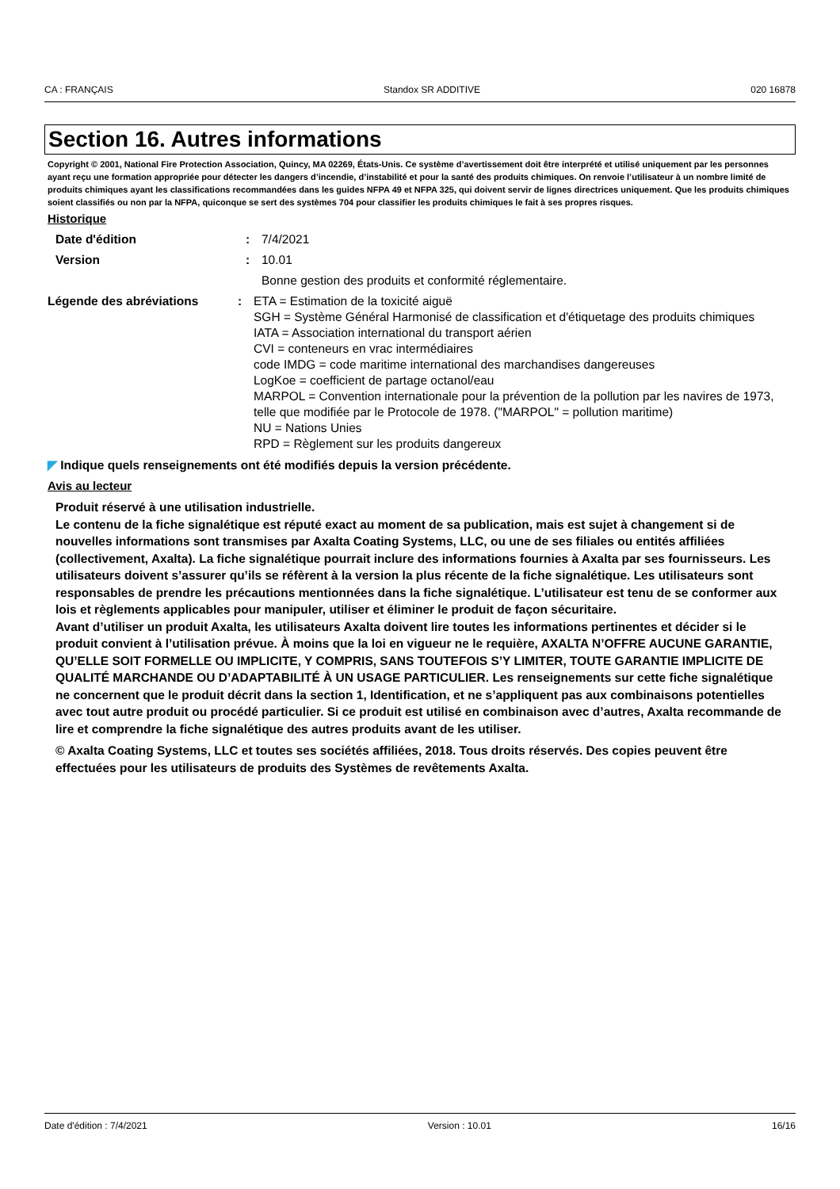CA : FRANÇAIS Standox SR ADDITIVE 020 16878
Section 16. Autres informations
Copyright © 2001, National Fire Protection Association, Quincy, MA 02269, États-Unis. Ce système d’avertissement doit être interprété et utilisé uniquement par les personnes ayant reçu une formation appropriée pour détecter les dangers d’incendie, d’instabilité et pour la santé des produits chimiques. On renvoie l’utilisateur à un nombre limité de produits chimiques ayant les classifications recommandées dans les guides NFPA 49 et NFPA 325, qui doivent servir de lignes directrices uniquement. Que les produits chimiques soient classifiés ou non par la NFPA, quiconque se sert des systèmes 704 pour classifier les produits chimiques le fait à ses propres risques.
Historique
Date d'édition : 7/4/2021
Version : 10.01
Bonne gestion des produits et conformité réglementaire.
Légende des abréviations : ETA = Estimation de la toxicité aiguë
SGH = Système Général Harmonisé de classification et d'étiquetage des produits chimiques
IATA = Association international du transport aérien
CVI = conteneurs en vrac intermédiaires
code IMDG = code maritime international des marchandises dangereuses
LogKoe = coefficient de partage octanol/eau
MARPOL = Convention internationale pour la prévention de la pollution par les navires de 1973, telle que modifiée par le Protocole de 1978. ("MARPOL" = pollution maritime)
NU = Nations Unies
RPD = Règlement sur les produits dangereux
◤ Indique quels renseignements ont été modifiés depuis la version précédente.
Avis au lecteur
Produit réservé à une utilisation industrielle.
Le contenu de la fiche signalétique est réputé exact au moment de sa publication, mais est sujet à changement si de nouvelles informations sont transmises par Axalta Coating Systems, LLC, ou une de ses filiales ou entités affiliées (collectivement, Axalta). La fiche signalétique pourrait inclure des informations fournies à Axalta par ses fournisseurs. Les utilisateurs doivent s’assurer qu’ils se réfèrent à la version la plus récente de la fiche signalétique. Les utilisateurs sont responsables de prendre les précautions mentionnées dans la fiche signalétique. L’utilisateur est tenu de se conformer aux lois et règlements applicables pour manipuler, utiliser et éliminer le produit de façon sécuritaire.
Avant d’utiliser un produit Axalta, les utilisateurs Axalta doivent lire toutes les informations pertinentes et décider si le produit convient à l’utilisation prévue. À moins que la loi en vigueur ne le requière, AXALTA N’OFFRE AUCUNE GARANTIE, QU’ELLE SOIT FORMELLE OU IMPLICITE, Y COMPRIS, SANS TOUTEFOIS S’Y LIMITER, TOUTE GARANTIE IMPLICITE DE QUALITÉ MARCHANDE OU D’ADAPTABILITÉ À UN USAGE PARTICULIER. Les renseignements sur cette fiche signalétique ne concernent que le produit décrit dans la section 1, Identification, et ne s’appliquent pas aux combinaisons potentielles avec tout autre produit ou procédé particulier. Si ce produit est utilisé en combinaison avec d’autres, Axalta recommande de lire et comprendre la fiche signalétique des autres produits avant de les utiliser.
© Axalta Coating Systems, LLC et toutes ses sociétés affiliées, 2018. Tous droits réservés. Des copies peuvent être effectuées pour les utilisateurs de produits des Systèmes de revêtements Axalta.
Date d'édition : 7/4/2021 Version : 10.01 16/16